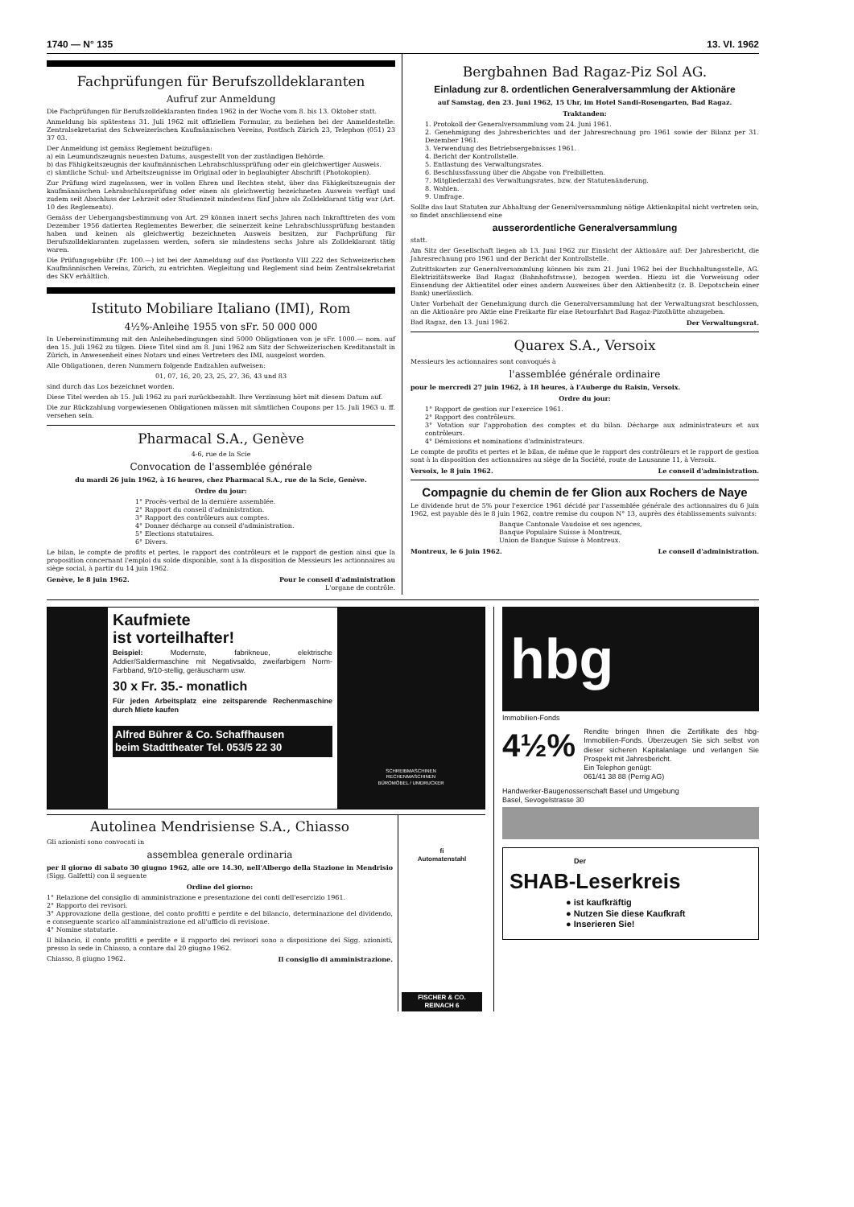1740 — N° 135 13. VI. 1962
Fachprüfungen für Berufszolldeklaranten
Aufruf zur Anmeldung
Die Fachprüfungen für Berufszolldeklaranten finden 1962 in der Woche vom 8. bis 13. Oktober statt.
Anmeldung bis spätestens 31. Juli 1962 mit offiziellem Formular, zu beziehen bei der Anmeldestelle: Zentralsekretariat des Schweizerischen Kaufmännischen Vereins, Postfach Zürich 23, Telephon (051) 23 37 03.
Der Anmeldung ist gemäss Reglement beizufügen:
a) ein Leumundszeugnis neuesten Datums, ausgestellt von der zuständigen Behörde.
b) das Fähigkeitszeugnis der kaufmännischen Lehrabschlussprüfung oder ein gleichwertiger Ausweis.
c) sämtliche Schul- und Arbeitszeugnisse im Original oder in beglaubigter Abschrift (Photokopien).
Zur Prüfung wird zugelassen, wer in vollen Ehren und Rechten steht, über das Fähigkeitszeugnis der kaufmännischen Lehrabschlussprüfung oder einen als gleichwertig bezeichneten Ausweis verfügt und zudem seit Abschluss der Lehrzeit oder Studienzeit mindestens fünf Jahre als Zolldeklarant tätig war (Art. 10 des Reglements).
Gemäss der Uebergangsbestimmung von Art. 29 können innert sechs Jahren nach Inkrafttreten des vom Dezember 1956 datierten Reglementes Bewerber, die seinerzeit keine Lehrabschlussprüfung bestanden haben und keinen als gleichwertig bezeichneten Ausweis besitzen, zur Fachprüfung für Berufszolldeklaranten zugelassen werden, sofern sie mindestens sechs Jahre als Zolldeklarant tätig waren.
Die Prüfungsgebühr (Fr. 100.—) ist bei der Anmeldung auf das Postkonto VIII 222 des Schweizerischen Kaufmännischen Vereins, Zürich, zu entrichten. Wegleitung und Reglement sind beim Zentralsekretariat des SKV erhältlich.
Istituto Mobiliare Italiano (IMI), Rom
4½%-Anleihe 1955 von sFr. 50 000 000
In Uebereinstimmung mit den Anleihebedingungen sind 5000 Obligationen von je sFr. 1000.— nom. auf den 15. Juli 1962 zu tilgen. Diese Titel sind am 8. Juni 1962 am Sitz der Schweizerischen Kreditanstalt in Zürich, in Anwesenheit eines Notars und eines Vertreters des IMI, ausgelost worden.
Alle Obligationen, deren Nummern folgende Endzahlen aufweisen:
01, 07, 16, 20, 23, 25, 27, 36, 43 und 83
sind durch das Los bezeichnet worden.
Diese Titel werden ab 15. Juli 1962 zu pari zurückbezahlt. Ihre Verzinsung hört mit diesem Datum auf.
Die zur Rückzahlung vorgewiesenen Obligationen müssen mit sämtlichen Coupons per 15. Juli 1963 u. ff. versehen sein.
Pharmacal S.A., Genève
4-6, rue de la Scie
Convocation de l'assemblée générale
du mardi 26 juin 1962, à 16 heures, chez Pharmacal S.A., rue de la Scie, Genève.
Ordre du jour:
1° Procès-verbal de la dernière assemblée.
2° Rapport du conseil d'administration.
3° Rapport des contrôleurs aux comptes.
4° Donner décharge au conseil d'administration.
5° Elections statutaires.
6° Divers.
Le bilan, le compte de profits et pertes, le rapport des contrôleurs et le rapport de gestion ainsi que la proposition concernant l'emploi du solde disponible, sont à la disposition de Messieurs les actionnaires au siège social, à partir du 14 juin 1962.
Genève, le 8 juin 1962. Pour le conseil d'administration
L'organe de contrôle.
Bergbahnen Bad Ragaz-Piz Sol AG.
Einladung zur 8. ordentlichen Generalversammlung der Aktionäre
auf Samstag, den 23. Juni 1962, 15 Uhr, im Hotel Sandi-Rosengarten, Bad Ragaz.
Traktanden:
1. Protokoll der Generalversammlung vom 24. Juni 1961.
2. Genehmigung des Jahresberichtes und der Jahresrechnung pro 1961 sowie der Bilanz per 31. Dezember 1961.
3. Verwendung des Betriebsergebnisses 1961.
4. Bericht der Kontrollstelle.
5. Entlastung des Verwaltungsrates.
6. Beschlussfassung über die Abgabe von Freibilletten.
7. Mitgliederzahl des Verwaltungsrates, bzw. der Statutenänderung.
8. Wahlen.
9. Umfrage.
Sollte das laut Statuten zur Abhaltung der Generalversammlung nötige Aktienkapital nicht vertreten sein, so findet anschliessend eine
ausserordentliche Generalversammlung
statt.
Am Sitz der Gesellschaft liegen ab 13. Juni 1962 zur Einsicht der Aktionäre auf: Der Jahresbericht, die Jahresrechnung pro 1961 und der Bericht der Kontrollstelle.
Zutrittskarten zur Generalversammlung können bis zum 21. Juni 1962 bei der Buchhaltungsstelle, AG. Elektrizitätswerke Bad Ragaz (Bahnhofstrasse), bezogen werden. Hiezu ist die Vorweisung oder Einsendung der Aktientitel oder eines andern Ausweises über den Aktienbesitz (z. B. Depotschein einer Bank) unerlässlich.
Unter Vorbehalt der Genehmigung durch die Generalversammlung hat der Verwaltungsrat beschlossen, an die Aktionäre pro Aktie eine Freikarte für eine Retourfahrt Bad Ragaz-Pizolhütte abzugeben.
Bad Ragaz, den 13. Juni 1962. Der Verwaltungsrat.
Quarex S.A., Versoix
Messieurs les actionnaires sont convoqués à
l'assemblée générale ordinaire
pour le mercredi 27 juin 1962, à 18 heures, à l'Auberge du Raisin, Versoix.
Ordre du jour:
1° Rapport de gestion sur l'exercice 1961.
2° Rapport des contrôleurs.
3° Votation sur l'approbation des comptes et du bilan. Décharge aux administrateurs et aux contrôleurs.
4° Démissions et nominations d'administrateurs.
Le compte de profits et pertes et le bilan, de même que le rapport des contrôleurs et le rapport de gestion sont à la disposition des actionnaires au siège de la Société, route de Lausanne 11, à Versoix.
Versoix, le 8 juin 1962. Le conseil d'administration.
Compagnie du chemin de fer Glion aux Rochers de Naye
Le dividende brut de 5% pour l'exercice 1961 décidé par l'assemblée générale des actionnaires du 6 juin 1962, est payable dès le 8 juin 1962, contre remise du coupon N° 13, auprès des établissements suivants:
Banque Cantonale Vaudoise et ses agences,
Banque Populaire Suisse à Montreux,
Union de Banque Suisse à Montreux.
Montreux, le 6 juin 1962. Le conseil d'administration.
Kaufmiete
ist vorteilhafter!
Beispiel: Modernste, fabrikneue, elektrische Addier/Saldiermaschine mit Negativsaldo, zweifarbigem Norm-Farbband, 9/10-stellig, geräuscharm usw.
30 x Fr. 35.- monatlich
Für jeden Arbeitsplatz eine zeitsparende Rechenmaschine durch Miete kaufen
Alfred Bührer & Co. Schaffhausen
beim Stadttheater Tel. 053/5 22 30
SCHREIBMASCHINEN
RECHENMASCHINEN
BÜROMÖBEL / UMDRUCKER
Autolinea Mendrisiense S.A., Chiasso
Gli azionisti sono convocati in
assemblea generale ordinaria
per il giorno di sabato 30 giugno 1962, alle ore 14.30, nell'Albergo della Stazione in Mendrisio (Sigg. Galfetti) con il seguente
Ordine del giorno:
1° Relazione del consiglio di amministrazione e presentazione dei conti dell'esercizio 1961.
2° Rapporto dei revisori.
3° Approvazione della gestione, del conto profitti e perdite e del bilancio, determinazione del dividendo, e conseguente scarico all'amministrazione ed all'ufficio di revisione.
4° Nomine statutarie.
Il bilancio, il conto profitti e perdite e il rapporto dei revisori sono a disposizione dei Sigg. azionisti, presso la sede in Chiasso, a contare dal 20 giugno 1962.
Chiasso, 8 giugno 1962. Il consiglio di amministrazione.
fi
Automatenstahl
FISCHER & CO.
REINACH 6
hbg
Immobilien-Fonds
4½%
Rendite bringen Ihnen die Zertifikate des hbg-Immobilien-Fonds. Überzeugen Sie sich selbst von dieser sicheren Kapitalanlage und verlangen Sie Prospekt mit Jahresbericht.
Ein Telephon genügt:
061/41 38 88 (Perrig AG)
Handwerker-Baugenossenschaft Basel und Umgebung
Basel, Sevogelstrasse 30
Der
SHAB-Leserkreis
● ist kaufkräftig
● Nutzen Sie diese Kaufkraft
● Inserieren Sie!